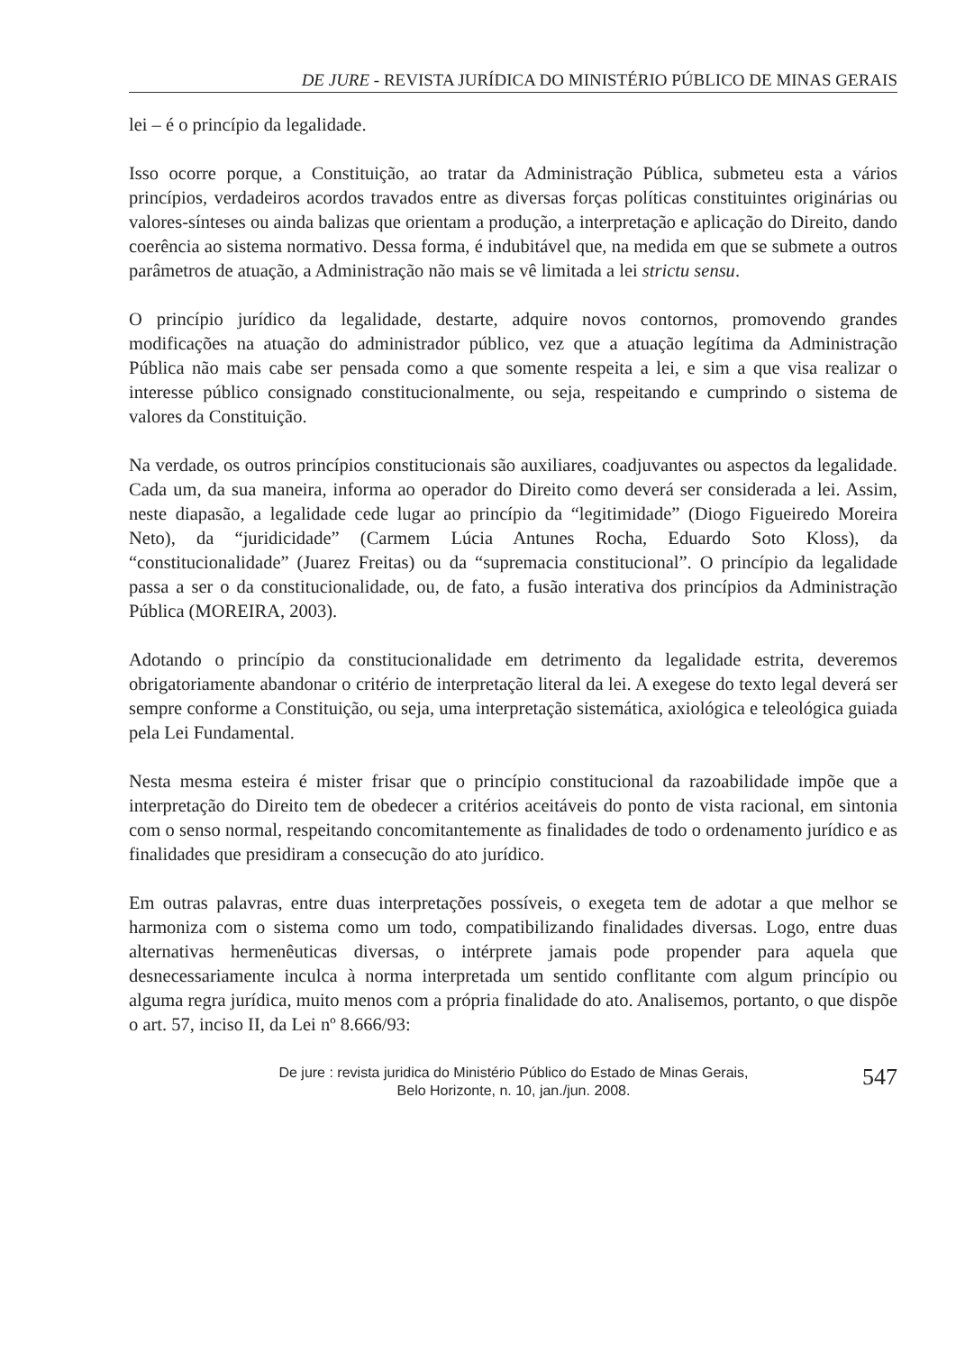DE JURE - REVISTA JURÍDICA DO MINISTÉRIO PÚBLICO DE MINAS GERAIS
lei – é o princípio da legalidade.
Isso ocorre porque, a Constituição, ao tratar da Administração Pública, submeteu esta a vários princípios, verdadeiros acordos travados entre as diversas forças políticas constituintes originárias ou valores-sínteses ou ainda balizas que orientam a produção, a interpretação e aplicação do Direito, dando coerência ao sistema normativo. Dessa forma, é indubitável que, na medida em que se submete a outros parâmetros de atuação, a Administração não mais se vê limitada a lei strictu sensu.
O princípio jurídico da legalidade, destarte, adquire novos contornos, promovendo grandes modificações na atuação do administrador público, vez que a atuação legítima da Administração Pública não mais cabe ser pensada como a que somente respeita a lei, e sim a que visa realizar o interesse público consignado constitucionalmente, ou seja, respeitando e cumprindo o sistema de valores da Constituição.
Na verdade, os outros princípios constitucionais são auxiliares, coadjuvantes ou aspectos da legalidade. Cada um, da sua maneira, informa ao operador do Direito como deverá ser considerada a lei. Assim, neste diapasão, a legalidade cede lugar ao princípio da “legitimidade” (Diogo Figueiredo Moreira Neto), da “juridicidade” (Carmem Lúcia Antunes Rocha, Eduardo Soto Kloss), da “constitucionalidade” (Juarez Freitas) ou da “supremacia constitucional”. O princípio da legalidade passa a ser o da constitucionalidade, ou, de fato, a fusão interativa dos princípios da Administração Pública (MOREIRA, 2003).
Adotando o princípio da constitucionalidade em detrimento da legalidade estrita, deveremos obrigatoriamente abandonar o critério de interpretação literal da lei. A exegese do texto legal deverá ser sempre conforme a Constituição, ou seja, uma interpretação sistemática, axiológica e teleológica guiada pela Lei Fundamental.
Nesta mesma esteira é mister frisar que o princípio constitucional da razoabilidade impõe que a interpretação do Direito tem de obedecer a critérios aceitáveis do ponto de vista racional, em sintonia com o senso normal, respeitando concomitantemente as finalidades de todo o ordenamento jurídico e as finalidades que presidiram a consecução do ato jurídico.
Em outras palavras, entre duas interpretações possíveis, o exegeta tem de adotar a que melhor se harmoniza com o sistema como um todo, compatibilizando finalidades diversas. Logo, entre duas alternativas hermenêuticas diversas, o intérprete jamais pode propender para aquela que desnecessariamente inculca à norma interpretada um sentido conflitante com algum princípio ou alguma regra jurídica, muito menos com a própria finalidade do ato. Analisemos, portanto, o que dispõe o art. 57, inciso II, da Lei nº 8.666/93:
De jure : revista juridica do Ministério Público do Estado de Minas Gerais,
Belo Horizonte, n. 10, jan./jun. 2008.
547